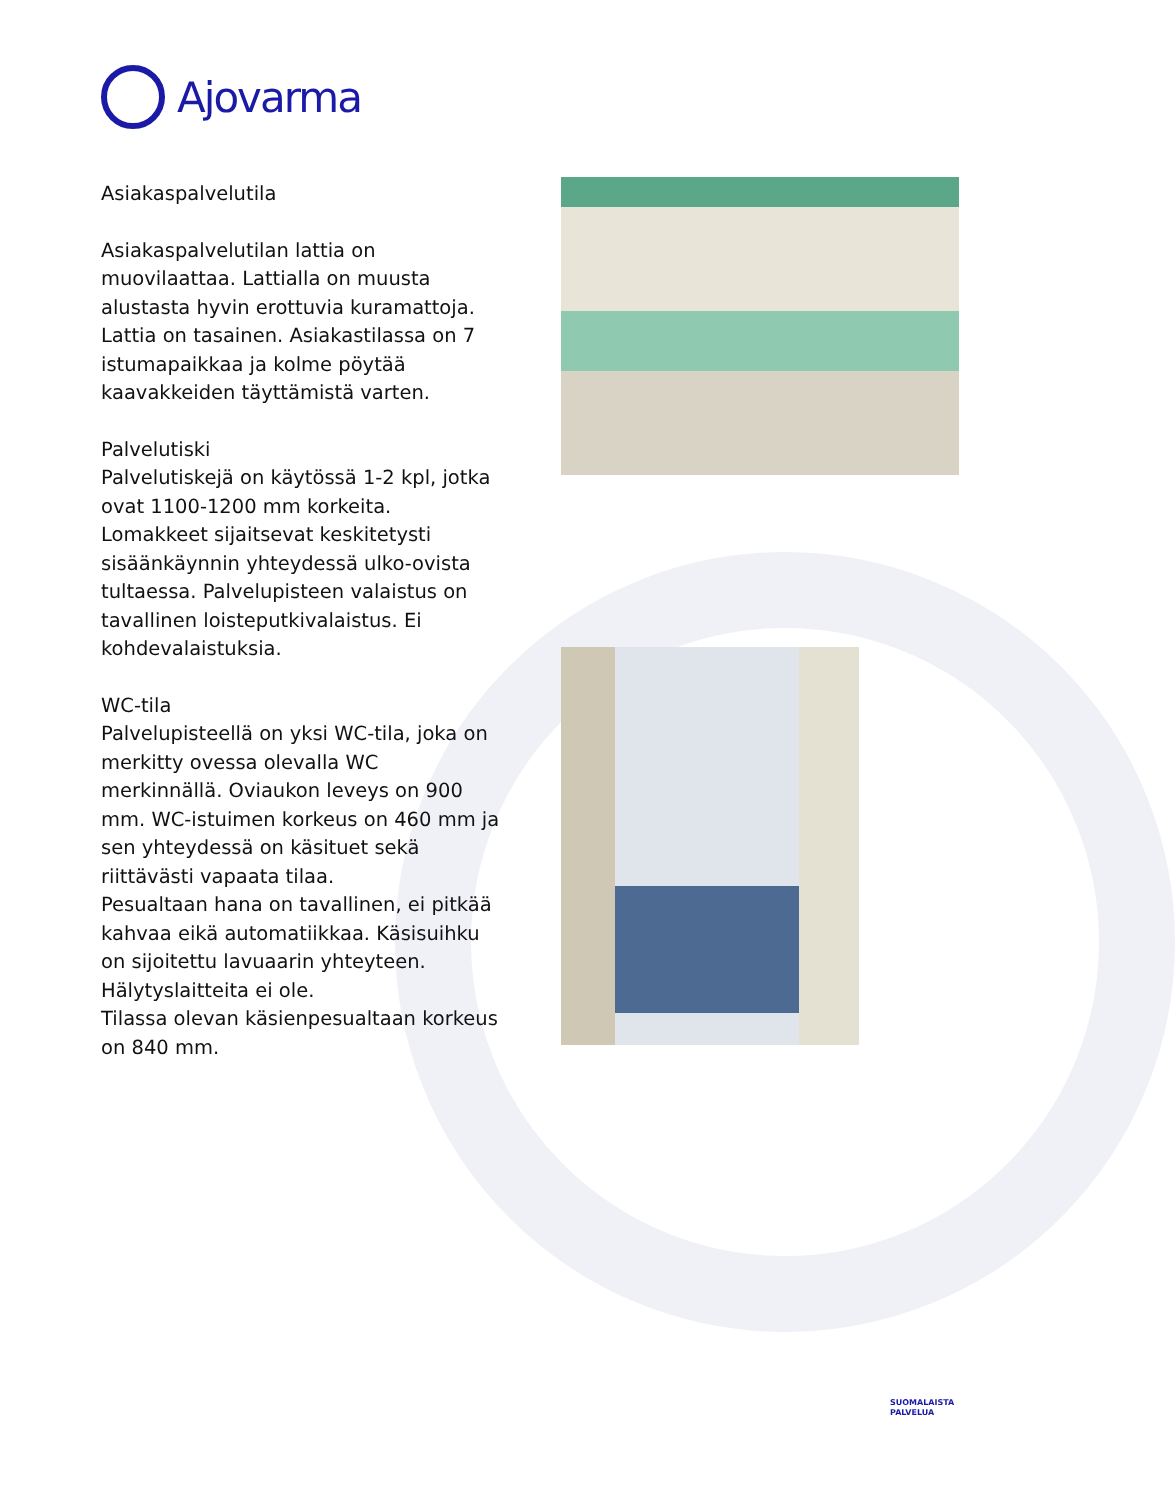Ajovarma
Asiakaspalvelutila
Asiakaspalvelutilan lattia on muovilaattaa. Lattialla on muusta alustasta hyvin erottuvia kuramattoja. Lattia on tasainen. Asiakastilassa on 7 istumapaikkaa ja kolme pöytää kaavakkeiden täyttämistä varten.
Palvelutiski
Palvelutiskejä on käytössä 1-2 kpl, jotka ovat 1100-1200 mm korkeita. Lomakkeet sijaitsevat keskitetysti sisäänkäynnin yhteydessä ulko-ovista tultaessa. Palvelupisteen valaistus on tavallinen loisteputkivalaistus. Ei kohdevalaistuksia.
WC-tila
Palvelupisteellä on yksi WC-tila, joka on merkitty ovessa olevalla WC merkinnällä. Oviaukon leveys on 900 mm. WC-istuimen korkeus on 460 mm ja sen yhteydessä on käsituet sekä riittävästi vapaata tilaa.
Pesualtaan hana on tavallinen, ei pitkää kahvaa eikä automatiikkaa. Käsisuihku on sijoitettu lavuaarin yhteyteen.
Hälytyslaitteita ei ole.
Tilassa olevan käsienpesualtaan korkeus on 840 mm.
SUOMALAISTA
PALVELUA